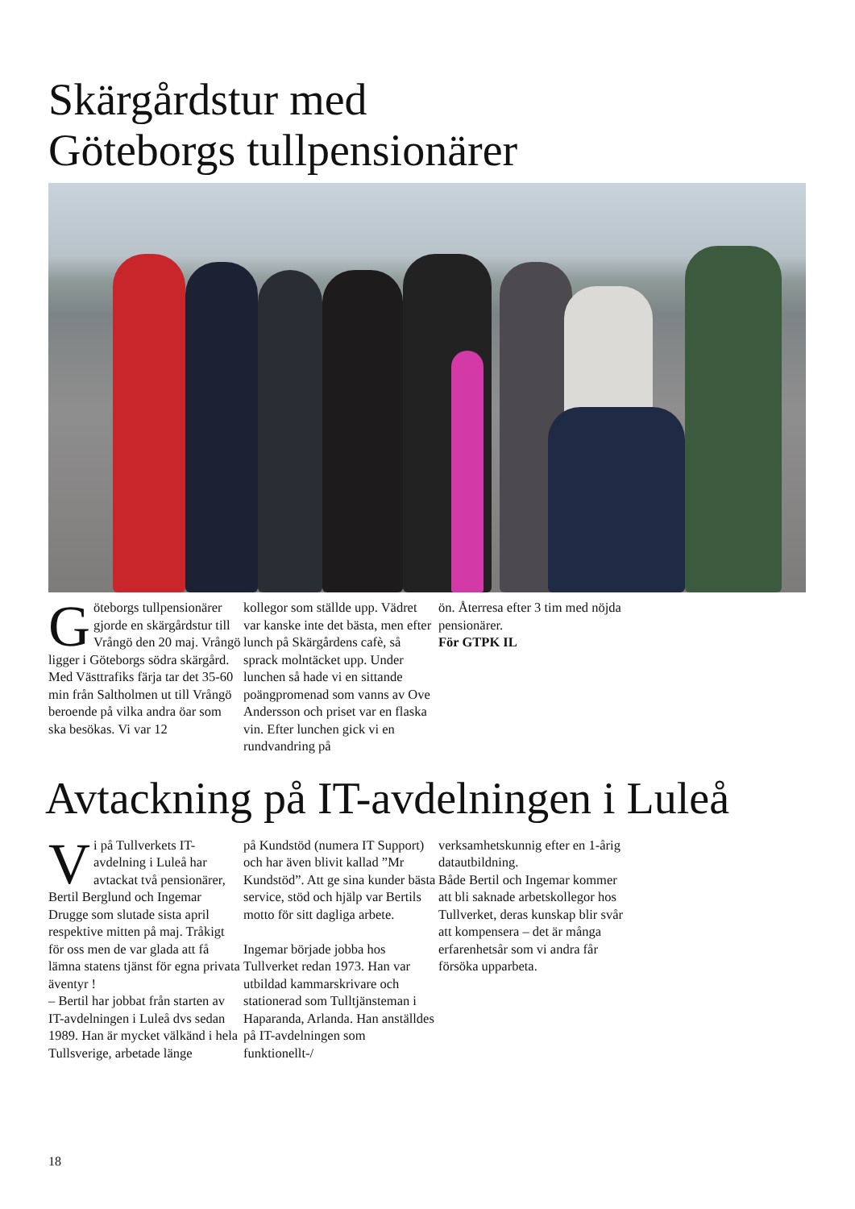Skärgårdstur med
Göteborgs tullpensionärer
Göteborgs tullpensionärer gjorde en skärgårdstur till Vrångö den 20 maj. Vrångö ligger i Göteborgs södra skärgård. Med Västtrafiks färja tar det 35-60 min från Saltholmen ut till Vrångö beroende på vilka andra öar som ska besökas. Vi var 12
kollegor som ställde upp. Vädret var kanske inte det bästa, men efter lunch på Skärgårdens cafè, så sprack molntäcket upp. Under lunchen så hade vi en sittande poängpromenad som vanns av Ove Andersson och priset var en flaska vin. Efter lunchen gick vi en rundvandring på
ön. Återresa efter 3 tim med nöjda pensionärer.
För GTPK IL
Avtackning på IT-avdelningen i Luleå
Vi på Tullverkets IT-avdelning i Luleå har avtackat två pensionärer, Bertil Berglund och Ingemar Drugge som slutade sista april respektive mitten på maj. Tråkigt för oss men de var glada att få lämna statens tjänst för egna privata äventyr !
– Bertil har jobbat från starten av IT-avdelningen i Luleå dvs sedan 1989. Han är mycket välkänd i hela Tullsverige, arbetade länge
på Kundstöd (numera IT Support) och har även blivit kallad ”Mr Kundstöd”. Att ge sina kunder bästa service, stöd och hjälp var Bertils motto för sitt dagliga arbete.
Ingemar började jobba hos Tullverket redan 1973. Han var utbildad kammarskrivare och stationerad som Tulltjänsteman i Haparanda, Arlanda. Han anställdes på IT-avdelningen som funktionellt-/
verksamhetskunnig efter en 1-årig datautbildning.
Både Bertil och Ingemar kommer att bli saknade arbetskollegor hos Tullverket, deras kunskap blir svår att kompensera – det är många erfarenhetsår som vi andra får försöka upparbeta.
18